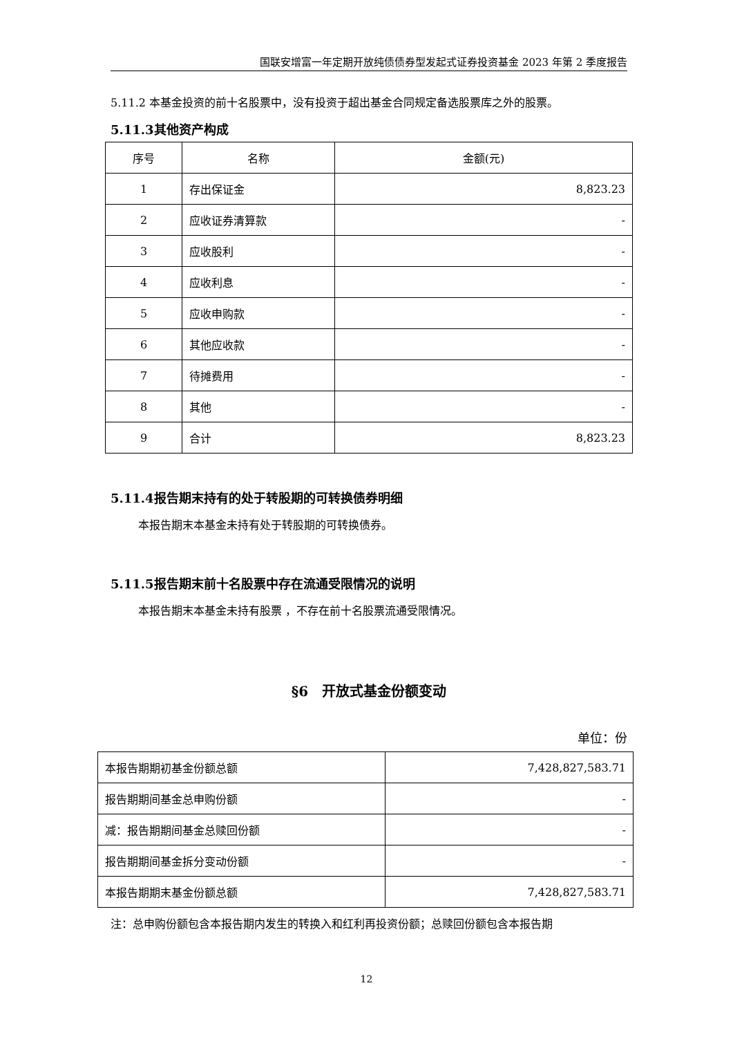国联安增富一年定期开放纯债债券型发起式证券投资基金 2023 年第 2 季度报告
5.11.2 本基金投资的前十名股票中，没有投资于超出基金合同规定备选股票库之外的股票。
5.11.3其他资产构成
| 序号 | 名称 | 金额(元) |
| 1 | 存出保证金 | 8,823.23 |
| 2 | 应收证券清算款 | - |
| 3 | 应收股利 | - |
| 4 | 应收利息 | - |
| 5 | 应收申购款 | - |
| 6 | 其他应收款 | - |
| 7 | 待摊费用 | - |
| 8 | 其他 | - |
| 9 | 合计 | 8,823.23 |
5.11.4报告期末持有的处于转股期的可转换债券明细
本报告期末本基金未持有处于转股期的可转换债券。
5.11.5报告期末前十名股票中存在流通受限情况的说明
本报告期末本基金未持有股票 ，不存在前十名股票流通受限情况。
§6　开放式基金份额变动
单位：份
| 本报告期期初基金份额总额 | 7,428,827,583.71 |
| 报告期期间基金总申购份额 | - |
| 减：报告期期间基金总赎回份额 | - |
| 报告期期间基金拆分变动份额 | - |
| 本报告期期末基金份额总额 | 7,428,827,583.71 |
注：总申购份额包含本报告期内发生的转换入和红利再投资份额；总赎回份额包含本报告期
12